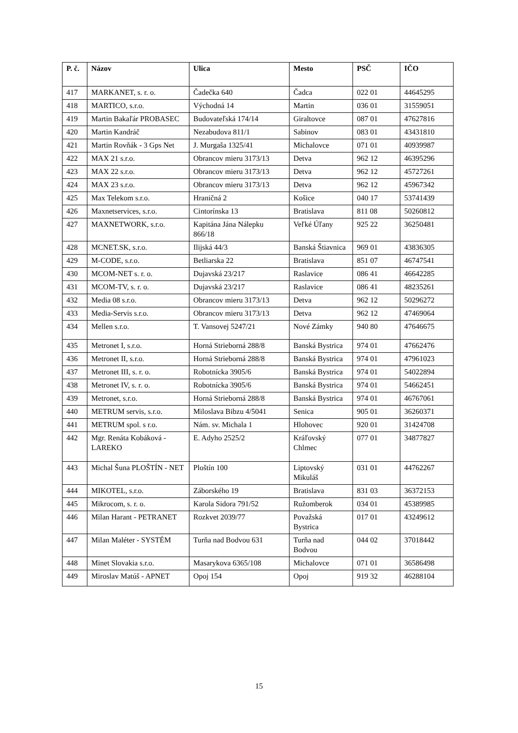| P. č. | Názov | Ulica | Mesto | PSČ | IČO |
| --- | --- | --- | --- | --- | --- |
| 417 | MARKANET, s. r. o. | Čadečka 640 | Čadca | 022 01 | 44645295 |
| 418 | MARTICO, s.r.o. | Východná 14 | Martin | 036 01 | 31559051 |
| 419 | Martin Bakaľár PROBASEC | Budovateľská 174/14 | Giraltovce | 087 01 | 47627816 |
| 420 | Martin Kandráč | Nezabudova 811/1 | Sabinov | 083 01 | 43431810 |
| 421 | Martin Rovňák - 3 Gps Net | J. Murgaša 1325/41 | Michalovce | 071 01 | 40939987 |
| 422 | MAX 21 s.r.o. | Obrancov mieru 3173/13 | Detva | 962 12 | 46395296 |
| 423 | MAX 22 s.r.o. | Obrancov mieru 3173/13 | Detva | 962 12 | 45727261 |
| 424 | MAX 23 s.r.o. | Obrancov mieru 3173/13 | Detva | 962 12 | 45967342 |
| 425 | Max Telekom s.r.o. | Hraničná 2 | Košice | 040 17 | 53741439 |
| 426 | Maxnetservices, s.r.o. | Cintorínska 13 | Bratislava | 811 08 | 50260812 |
| 427 | MAXNETWORK, s.r.o. | Kapitána Jána Nálepku 866/18 | Veľké Úľany | 925 22 | 36250481 |
| 428 | MCNET.SK, s.r.o. | Ilijská 44/3 | Banská Štiavnica | 969 01 | 43836305 |
| 429 | M-CODE, s.r.o. | Betliarska 22 | Bratislava | 851 07 | 46747541 |
| 430 | MCOM-NET s. r. o. | Dujavská 23/217 | Raslavice | 086 41 | 46642285 |
| 431 | MCOM-TV, s. r. o. | Dujavská 23/217 | Raslavice | 086 41 | 48235261 |
| 432 | Media 08 s.r.o. | Obrancov mieru 3173/13 | Detva | 962 12 | 50296272 |
| 433 | Media-Servis s.r.o. | Obrancov mieru 3173/13 | Detva | 962 12 | 47469064 |
| 434 | Mellen s.r.o. | T. Vansovej 5247/21 | Nové Zámky | 940 80 | 47646675 |
| 435 | Metronet I, s.r.o. | Horná Strieborná 288/8 | Banská Bystrica | 974 01 | 47662476 |
| 436 | Metronet II, s.r.o. | Horná Strieborná 288/8 | Banská Bystrica | 974 01 | 47961023 |
| 437 | Metronet III, s. r. o. | Robotnícka 3905/6 | Banská Bystrica | 974 01 | 54022894 |
| 438 | Metronet IV, s. r. o. | Robotnícka 3905/6 | Banská Bystrica | 974 01 | 54662451 |
| 439 | Metronet, s.r.o. | Horná Strieborná 288/8 | Banská Bystrica | 974 01 | 46767061 |
| 440 | METRUM servis, s.r.o. | Miloslava Bibzu 4/5041 | Senica | 905 01 | 36260371 |
| 441 | METRUM spol. s r.o. | Nám. sv. Michala 1 | Hlohovec | 920 01 | 31424708 |
| 442 | Mgr. Renáta Kobáková - LAREKO | E. Adyho 2525/2 | Kráľovský Chlmec | 077 01 | 34877827 |
| 443 | Michal Šuna PLOŠTÍN - NET | Ploštín 100 | Liptovský Mikuláš | 031 01 | 44762267 |
| 444 | MIKOTEL, s.r.o. | Záborského 19 | Bratislava | 831 03 | 36372153 |
| 445 | Mikrocom, s. r. o. | Karola Sidora 791/52 | Ružomberok | 034 01 | 45389985 |
| 446 | Milan Harant - PETRANET | Rozkvet 2039/77 | Považská Bystrica | 017 01 | 43249612 |
| 447 | Milan Maléter - SYSTÉM | Turňa nad Bodvou 631 | Turňa nad Bodvou | 044 02 | 37018442 |
| 448 | Minet Slovakia s.r.o. | Masarykova 6365/108 | Michalovce | 071 01 | 36586498 |
| 449 | Miroslav Matúš - APNET | Opoj 154 | Opoj | 919 32 | 46288104 |
15